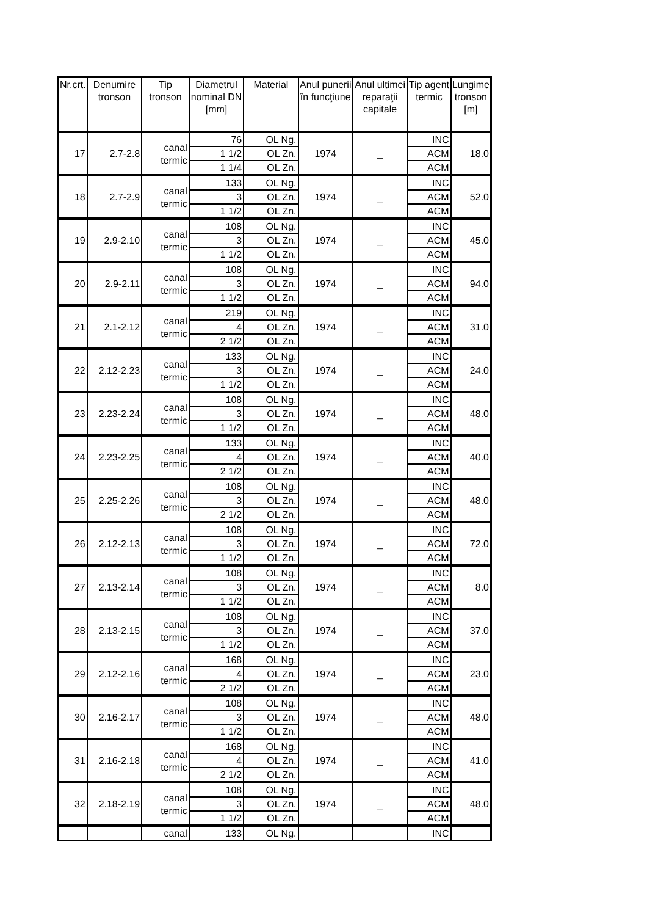| Nr.crt. | Denumire tronson | Tip tronson | Diametrul nominal DN [mm] | Material | Anul punerii în funcţiune | Anul ultimei reparaţii capitale | Tip agent termic | Lungime tronson [m] |
| --- | --- | --- | --- | --- | --- | --- | --- | --- |
| 17 | 2.7-2.8 | canal termic | 76 | OL Ng. | 1974 | _ | INC | 18.0 |
| | | | 1 1/2 | OL Zn. | | | ACM | |
| | | | 1 1/4 | OL Zn. | | | ACM | |
| 18 | 2.7-2.9 | canal termic | 133 | OL Ng. | 1974 | _ | INC | 52.0 |
| | | | 3 | OL Zn. | | | ACM | |
| | | | 1 1/2 | OL Zn. | | | ACM | |
| 19 | 2.9-2.10 | canal termic | 108 | OL Ng. | 1974 | _ | INC | 45.0 |
| | | | 3 | OL Zn. | | | ACM | |
| | | | 1 1/2 | OL Zn. | | | ACM | |
| 20 | 2.9-2.11 | canal termic | 108 | OL Ng. | 1974 | _ | INC | 94.0 |
| | | | 3 | OL Zn. | | | ACM | |
| | | | 1 1/2 | OL Zn. | | | ACM | |
| 21 | 2.1-2.12 | canal termic | 219 | OL Ng. | 1974 | _ | INC | 31.0 |
| | | | 4 | OL Zn. | | | ACM | |
| | | | 2 1/2 | OL Zn. | | | ACM | |
| 22 | 2.12-2.23 | canal termic | 133 | OL Ng. | 1974 | _ | INC | 24.0 |
| | | | 3 | OL Zn. | | | ACM | |
| | | | 1 1/2 | OL Zn. | | | ACM | |
| 23 | 2.23-2.24 | canal termic | 108 | OL Ng. | 1974 | _ | INC | 48.0 |
| | | | 3 | OL Zn. | | | ACM | |
| | | | 1 1/2 | OL Zn. | | | ACM | |
| 24 | 2.23-2.25 | canal termic | 133 | OL Ng. | 1974 | _ | INC | 40.0 |
| | | | 4 | OL Zn. | | | ACM | |
| | | | 2 1/2 | OL Zn. | | | ACM | |
| 25 | 2.25-2.26 | canal termic | 108 | OL Ng. | 1974 | _ | INC | 48.0 |
| | | | 3 | OL Zn. | | | ACM | |
| | | | 2 1/2 | OL Zn. | | | ACM | |
| 26 | 2.12-2.13 | canal termic | 108 | OL Ng. | 1974 | _ | INC | 72.0 |
| | | | 3 | OL Zn. | | | ACM | |
| | | | 1 1/2 | OL Zn. | | | ACM | |
| 27 | 2.13-2.14 | canal termic | 108 | OL Ng. | 1974 | _ | INC | 8.0 |
| | | | 3 | OL Zn. | | | ACM | |
| | | | 1 1/2 | OL Zn. | | | ACM | |
| 28 | 2.13-2.15 | canal termic | 108 | OL Ng. | 1974 | _ | INC | 37.0 |
| | | | 3 | OL Zn. | | | ACM | |
| | | | 1 1/2 | OL Zn. | | | ACM | |
| 29 | 2.12-2.16 | canal termic | 168 | OL Ng. | 1974 | _ | INC | 23.0 |
| | | | 4 | OL Zn. | | | ACM | |
| | | | 2 1/2 | OL Zn. | | | ACM | |
| 30 | 2.16-2.17 | canal termic | 108 | OL Ng. | 1974 | _ | INC | 48.0 |
| | | | 3 | OL Zn. | | | ACM | |
| | | | 1 1/2 | OL Zn. | | | ACM | |
| 31 | 2.16-2.18 | canal termic | 168 | OL Ng. | 1974 | _ | INC | 41.0 |
| | | | 4 | OL Zn. | | | ACM | |
| | | | 2 1/2 | OL Zn. | | | ACM | |
| 32 | 2.18-2.19 | canal termic | 108 | OL Ng. | 1974 | _ | INC | 48.0 |
| | | | 3 | OL Zn. | | | ACM | |
| | | | 1 1/2 | OL Zn. | | | ACM | |
| | | canal | 133 | OL Ng. | | | INC | |